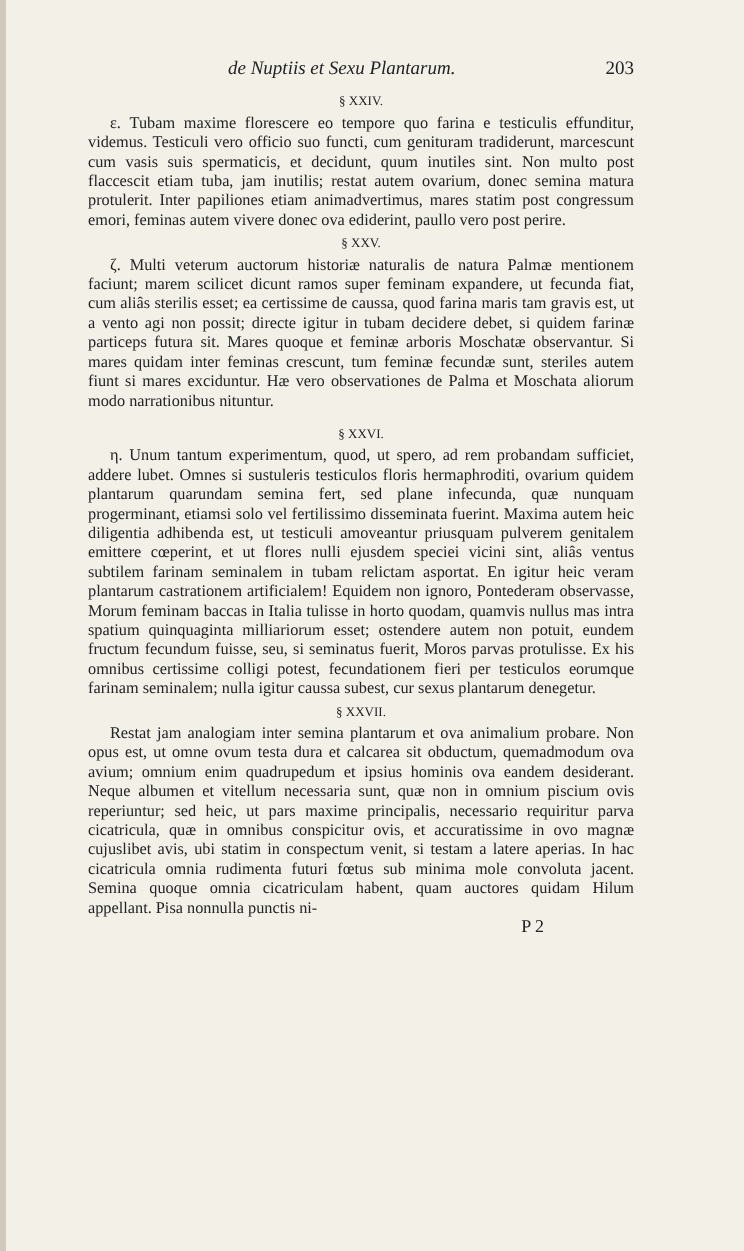de Nuptiis et Sexu Plantarum. 203
§ XXIV.
ε. Tubam maxime florescere eo tempore quo farina e testiculis effunditur, videmus. Testiculi vero officio suo functi, cum genituram tradiderunt, marcescunt cum vasis suis spermaticis, et decidunt, quum inutiles sint. Non multo post flaccescit etiam tuba, jam inutilis; restat autem ovarium, donec semina matura protulerit. Inter papiliones etiam animadvertimus, mares statim post congressum emori, feminas autem vivere donec ova ediderint, paullo vero post perire.
§ XXV.
ζ. Multi veterum auctorum historiæ naturalis de natura Palmæ mentionem faciunt; marem scilicet dicunt ramos super feminam expandere, ut fecunda fiat, cum aliâs sterilis esset; ea certissime de caussa, quod farina maris tam gravis est, ut a vento agi non possit; directe igitur in tubam decidere debet, si quidem farinæ particeps futura sit. Mares quoque et feminæ arboris Moschatæ observantur. Si mares quidam inter feminas crescunt, tum feminæ fecundæ sunt, steriles autem fiunt si mares exciduntur. Hæ vero observationes de Palma et Moschata aliorum modo narrationibus nituntur.
§ XXVI.
η. Unum tantum experimentum, quod, ut spero, ad rem probandam sufficiet, addere lubet. Omnes si sustuleris testiculos floris hermaphroditi, ovarium quidem plantarum quarundam semina fert, sed plane infecunda, quæ nunquam progerminant, etiamsi solo vel fertilissimo disseminata fuerint. Maxima autem heic diligentia adhibenda est, ut testiculi amoveantur priusquam pulverem genitalem emittere cœperint, et ut flores nulli ejusdem speciei vicini sint, aliâs ventus subtilem farinam seminalem in tubam relictam asportat. En igitur heic veram plantarum castrationem artificialem! Equidem non ignoro, Pontederam observasse, Morum feminam baccas in Italia tulisse in horto quodam, quamvis nullus mas intra spatium quinquaginta milliariorum esset; ostendere autem non potuit, eundem fructum fecundum fuisse, seu, si seminatus fuerit, Moros parvas protulisse. Ex his omnibus certissime colligi potest, fecundationem fieri per testiculos eorumque farinam seminalem; nulla igitur caussa subest, cur sexus plantarum denegetur.
§ XXVII.
Restat jam analogiam inter semina plantarum et ova animalium probare. Non opus est, ut omne ovum testa dura et calcarea sit obductum, quemadmodum ova avium; omnium enim quadrupedum et ipsius hominis ova eandem desiderant. Neque albumen et vitellum necessaria sunt, quæ non in omnium piscium ovis reperiuntur; sed heic, ut pars maxime principalis, necessario requiritur parva cicatricula, quæ in omnibus conspicitur ovis, et accuratissime in ovo magnæ cujuslibet avis, ubi statim in conspectum venit, si testam a latere aperias. In hac cicatricula omnia rudimenta futuri fœtus sub minima mole convoluta jacent. Semina quoque omnia cicatriculam habent, quam auctores quidam Hilum appellant. Pisa nonnulla punctis ni-
P 2